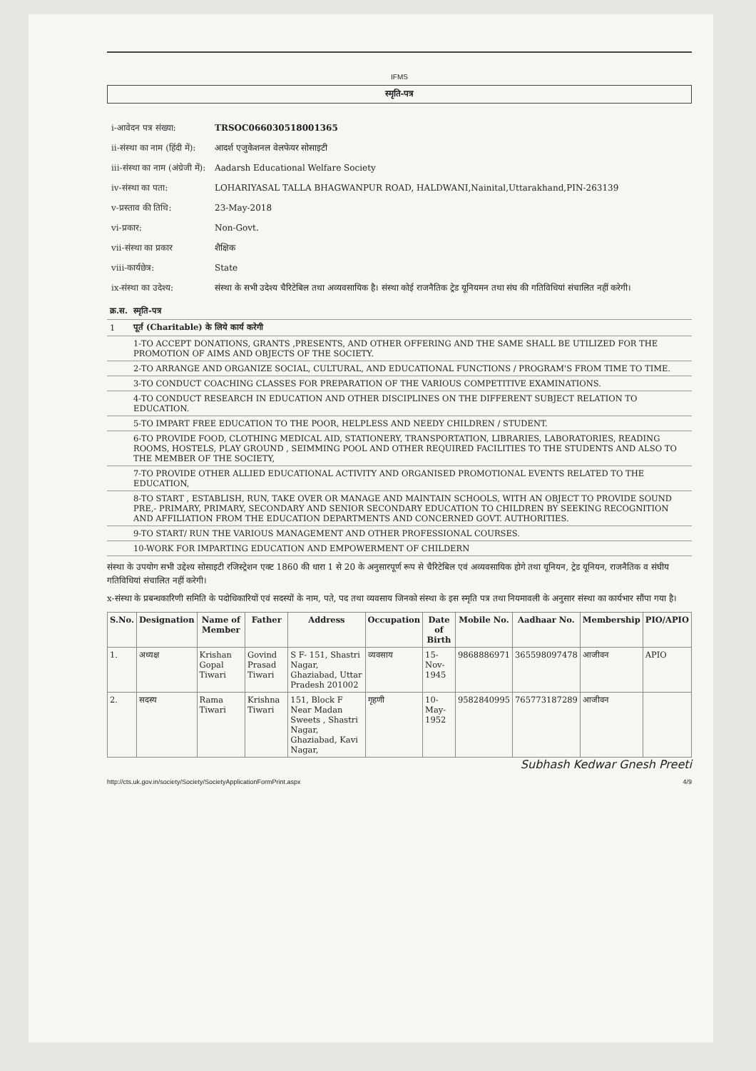IFMS
स्मृति-पत्र
| i-आवेदन पत्र संख्या: | TRSOC066030518001365 |
| ii-संस्था का नाम (हिंदी में): | आदर्श एजुकेशनल वेलफेयर सोसाइटी |
| iii-संस्था का नाम (अंग्रेजी में): | Aadarsh Educational Welfare Society |
| iv-संस्था का पता: | LOHARIYASAL TALLA BHAGWANPUR ROAD, HALDWANI,Nainital,Uttarakhand,PIN-263139 |
| v-प्रस्ताव की तिथि: | 23-May-2018 |
| vi-प्रकार: | Non-Govt. |
| vii-संस्था का प्रकार | शैक्षिक |
| viii-कार्यछेत्र: | State |
| ix-संस्था का उदेश्य: | संस्था के सभी उदेश्य चैरिटेबिल तथा अव्यवसायिक है। संस्था कोई राजनैतिक ट्रेड यूनियमन तथा संघ की गतिविधियां संचालित नहीं करेगी। |
| क्र.स. | स्मृति-पत्र |
| 1 | पूर्त (Charitable) के लिये कार्य करेगी |
| | 1-TO ACCEPT DONATIONS, GRANTS ,PRESENTS, AND OTHER OFFERING AND THE SAME SHALL BE UTILIZED FOR THE PROMOTION OF AIMS AND OBJECTS OF THE SOCIETY. |
| | 2-TO ARRANGE AND ORGANIZE SOCIAL, CULTURAL, AND EDUCATIONAL FUNCTIONS / PROGRAM'S FROM TIME TO TIME. |
| | 3-TO CONDUCT COACHING CLASSES FOR PREPARATION OF THE VARIOUS COMPETITIVE EXAMINATIONS. |
| | 4-TO CONDUCT RESEARCH IN EDUCATION AND OTHER DISCIPLINES ON THE DIFFERENT SUBJECT RELATION TO EDUCATION. |
| | 5-TO IMPART FREE EDUCATION TO THE POOR, HELPLESS AND NEEDY CHILDREN / STUDENT. |
| | 6-TO PROVIDE FOOD, CLOTHING MEDICAL AID, STATIONERY, TRANSPORTATION, LIBRARIES, LABORATORIES, READING ROOMS, HOSTELS, PLAY GROUND , SEIMMING POOL AND OTHER REQUIRED FACILITIES TO THE STUDENTS AND ALSO TO THE MEMBER OF THE SOCIETY, |
| | 7-TO PROVIDE OTHER ALLIED EDUCATIONAL ACTIVITY AND ORGANISED PROMOTIONAL EVENTS RELATED TO THE EDUCATION, |
| | 8-TO START , ESTABLISH, RUN, TAKE OVER OR MANAGE AND MAINTAIN SCHOOLS, WITH AN OBJECT TO PROVIDE SOUND PRE,- PRIMARY, PRIMARY, SECONDARY AND SENIOR SECONDARY EDUCATION TO CHILDREN BY SEEKING RECOGNITION AND AFFILIATION FROM THE EDUCATION DEPARTMENTS AND CONCERNED GOVT. AUTHORITIES. |
| | 9-TO START/ RUN THE VARIOUS MANAGEMENT AND OTHER PROFESSIONAL COURSES. |
| | 10-WORK FOR IMPARTING EDUCATION AND EMPOWERMENT OF CHILDERN |
संस्था के उपयोग सभी उद्देश्य सोसाइटी रजिस्ट्रेशन एक्ट 1860 की धारा 1 से 20 के अनुसारपूर्ण रूप से चैरिटेबिल एवं अव्यवसायिक होगे तथा यूनियन, ट्रेड यूनियन, राजनैतिक व संघीय गतिविधियां संचालित नहीं करेगी।
x-संस्था के प्रबन्धकारिणी समिति के पदोधिकारियों एवं सदस्यों के नाम, पते, पद तथा व्यवसाय जिनको संस्था के इस स्मृति पत्र तथा नियमावली के अनुसार संस्था का कार्यभार सौंपा गया है।
| S.No. | Designation | Name of Member | Father | Address | Occupation | Date of Birth | Mobile No. | Aadhaar No. | Membership | PIO/APIO |
| --- | --- | --- | --- | --- | --- | --- | --- | --- | --- | --- |
| 1. | अध्यक्ष | Krishan Gopal Tiwari | Govind Prasad Tiwari | S F- 151, Shastri Nagar, Ghaziabad, Uttar Pradesh 201002 | व्यवसाय | 15-Nov-1945 | 9868886971 | 365598097478 | आजीवन | APIO |
| 2. | सदस्य | Rama Tiwari | Krishna Tiwari | 151, Block F Near Madan Sweets , Shastri Nagar, Ghaziabad, Kavi Nagar, | गृहणी | 10-May-1952 | 9582840995 | 765773187289 | आजीवन | |
Subhash Kedwar Gnesh Preeti
http://cts.uk.gov.in/society/Society/SocietyApplicationFormPrint.aspx 4/9